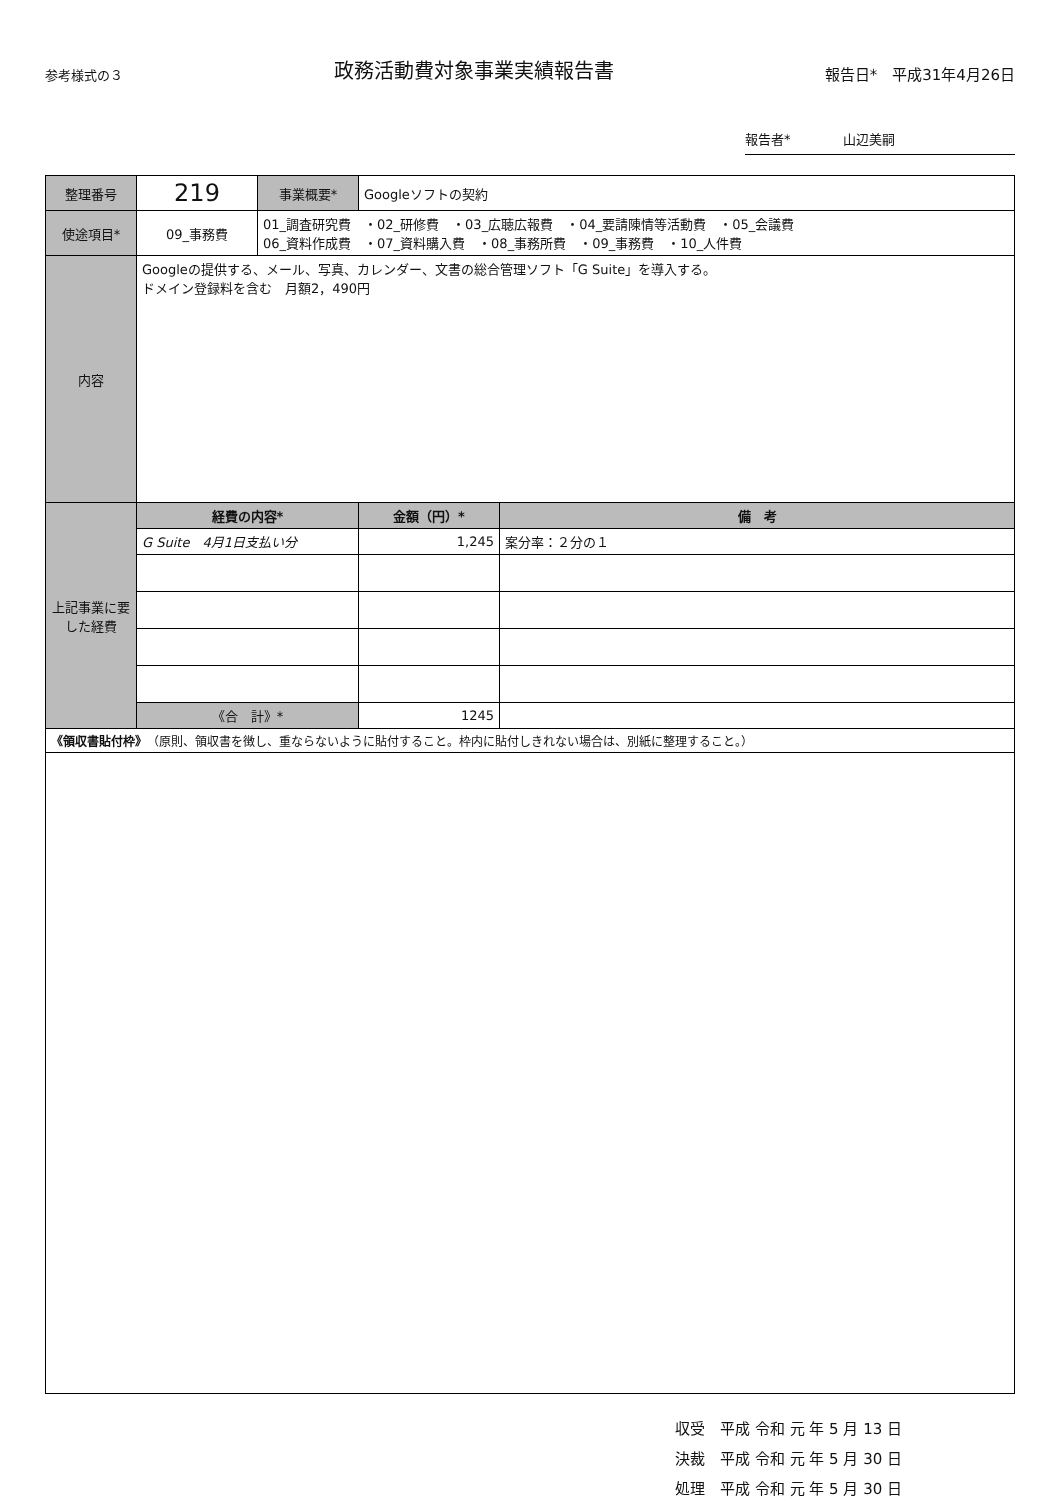参考様式の３
政務活動費対象事業実績報告書
報告日*　平成31年4月26日
報告者*　　　　山辺美嗣
| 整理番号 | 219 | 事業概要* | Googleソフトの契約 | |
| 使途項目* | 09_事務費 | 01_調査研究費 ・02_研修費 ・03_広聴広報費 ・04_要請陳情等活動費 ・05_会議費 06_資料作成費 ・07_資料購入費 ・08_事務所費 ・09_事務費 ・10_人件費 | | |
| 内容 | Googleの提供する、メール、写真、カレンダー、文書の総合管理ソフト「G Suite」を導入する。 ドメイン登録料を含む 月額2，490円 | | | |
| 上記事業に要した経費 | 経費の内容* | | 金額（円）* | 備 考 |
| | G Suite 4月1日支払い分 | | 1,245 | 案分率：２分の１ |
| | 《合 計》* | | 1245 | |
| 《領収書貼付枠》 （原則、領収書を徴し、重ならないように貼付すること。枠内に貼付しきれない場合は、別紙に整理すること。） | | | | |
収受　平成 令和 元 年 5 月 13 日
決裁　平成 令和 元 年 5 月 30 日
処理　平成 令和 元 年 5 月 30 日